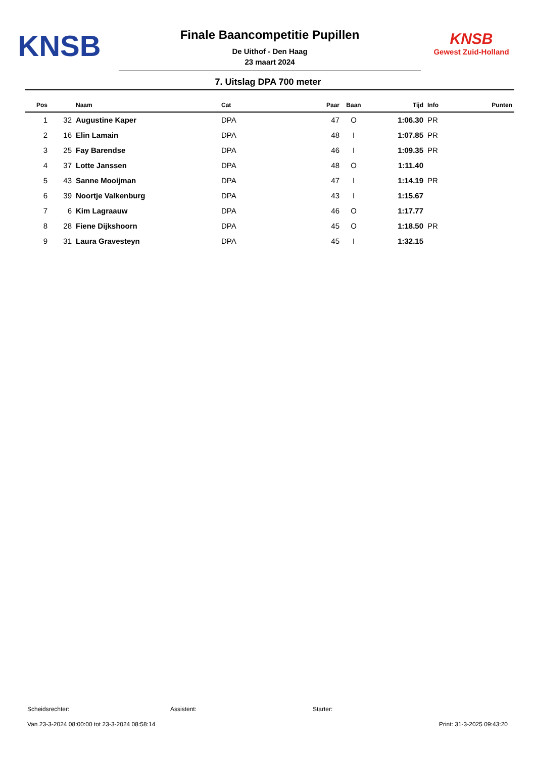KNSB
Finale Baancompetitie Pupillen
De Uithof - Den Haag
23 maart 2024
KNSB
Gewest Zuid-Holland
7. Uitslag DPA 700 meter
| Pos | | Naam | Cat | Paar | Baan | Tijd | Info | Punten |
| --- | --- | --- | --- | --- | --- | --- | --- | --- |
| 1 | 32 | Augustine Kaper | DPA | 47 | O | 1:06.30 | PR | |
| 2 | 16 | Elin Lamain | DPA | 48 | I | 1:07.85 | PR | |
| 3 | 25 | Fay Barendse | DPA | 46 | I | 1:09.35 | PR | |
| 4 | 37 | Lotte Janssen | DPA | 48 | O | 1:11.40 | | |
| 5 | 43 | Sanne Mooijman | DPA | 47 | I | 1:14.19 | PR | |
| 6 | 39 | Noortje Valkenburg | DPA | 43 | I | 1:15.67 | | |
| 7 | 6 | Kim Lagraauw | DPA | 46 | O | 1:17.77 | | |
| 8 | 28 | Fiene Dijkshoorn | DPA | 45 | O | 1:18.50 | PR | |
| 9 | 31 | Laura Gravesteyn | DPA | 45 | I | 1:32.15 | | |
Scheidsrechter: Assistent: Starter:
Van 23-3-2024 08:00:00 tot 23-3-2024 08:58:14 Print: 31-3-2025 09:43:20